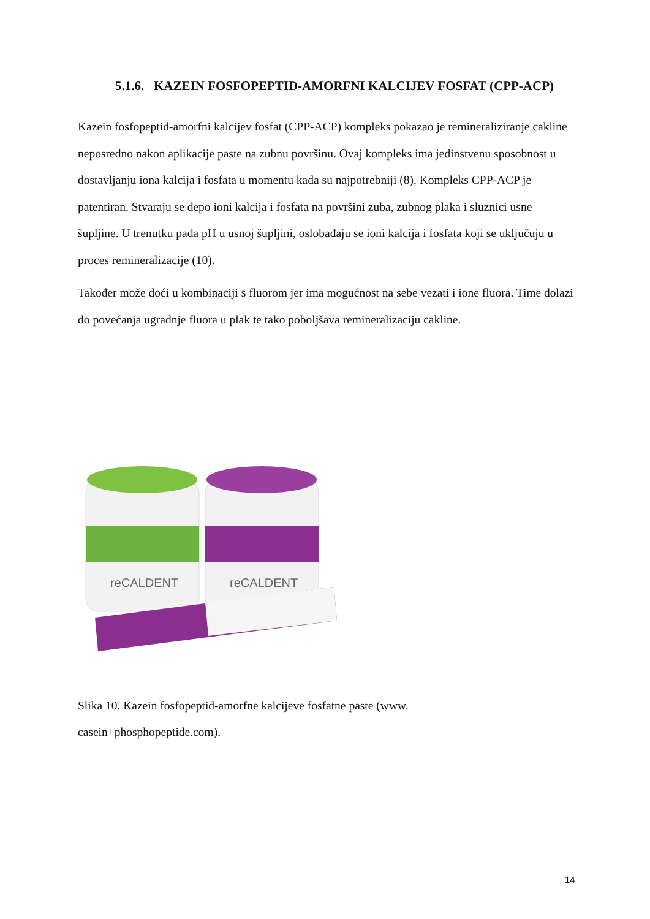5.1.6. KAZEIN FOSFOPEPTID-AMORFNI KALCIJEV FOSFAT (CPP-ACP)
Kazein fosfopeptid-amorfni kalcijev fosfat (CPP-ACP) kompleks pokazao je remineraliziranje cakline neposredno nakon aplikacije paste na zubnu površinu. Ovaj kompleks ima jedinstvenu sposobnost u dostavljanju iona kalcija i fosfata u momentu kada su najpotrebniji (8). Kompleks CPP-ACP je patentiran. Stvaraju se depo ioni kalcija i fosfata na površini zuba, zubnog plaka i sluznici usne šupljine. U trenutku pada pH u usnoj šupljini, oslobađaju se ioni kalcija i fosfata koji se uključuju u proces remineralizacije (10).
Također može doći u kombinaciji s fluorom jer ima mogućnost na sebe vezati i ione fluora. Time dolazi do povećanja ugradnje fluora u plak te tako poboljšava remineralizaciju cakline.
reCALDENT
reCALDENT
Slika 10. Kazein fosfopeptid-amorfne kalcijeve fosfatne paste (www.
casein+phosphopeptide.com).
14